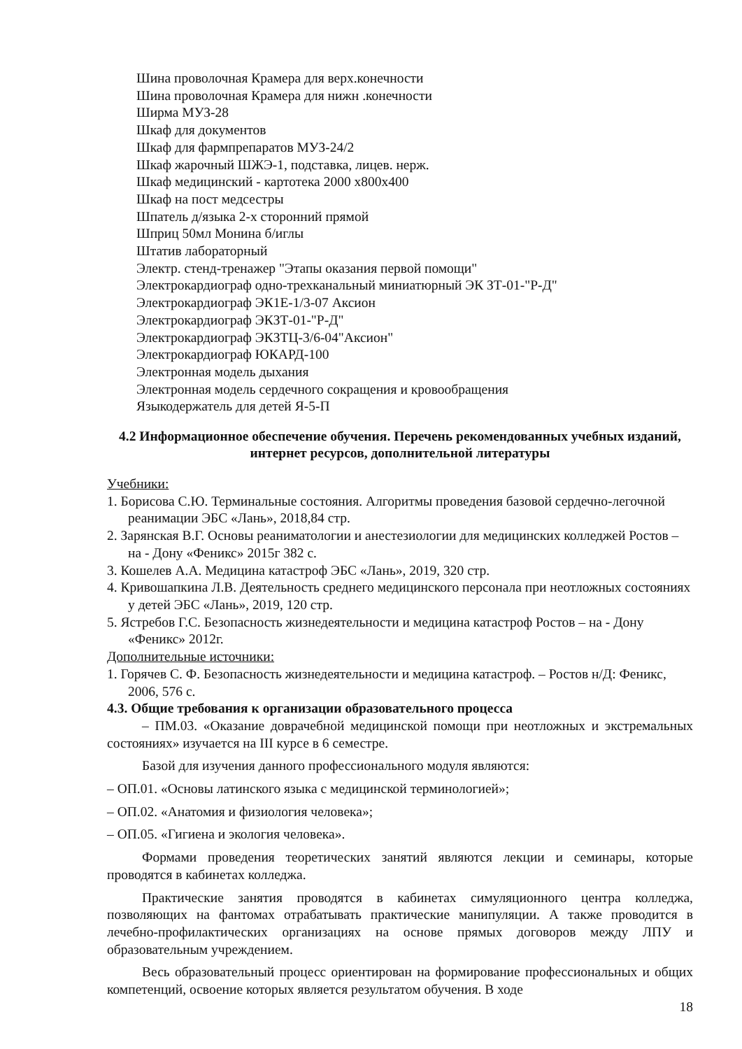Шина проволочная Крамера для верх.конечности
Шина проволочная Крамера для нижн .конечности
Ширма МУЗ-28
Шкаф для документов
Шкаф для фармпрепаратов МУЗ-24/2
Шкаф жарочный ШЖЭ-1, подставка, лицев. нерж.
Шкаф медицинский - картотека 2000 х800х400
Шкаф на пост медсестры
Шпатель д/языка 2-х сторонний прямой
Шприц 50мл Монина б/иглы
Штатив лабораторный
Электр. стенд-тренажер "Этапы оказания первой помощи"
Электрокардиограф одно-трехканальный миниатюрный ЭК ЗТ-01-"Р-Д"
Электрокардиограф ЭК1Е-1/3-07 Аксион
Электрокардиограф ЭКЗТ-01-"Р-Д"
Электрокардиограф ЭКЗТЦ-3/6-04"Аксион"
Электрокардиограф ЮКАРД-100
Электронная модель дыхания
Электронная модель сердечного сокращения и кровообращения
Языкодержатель для детей Я-5-П
4.2 Информационное обеспечение обучения. Перечень рекомендованных учебных изданий, интернет ресурсов, дополнительной литературы
Учебники:
1. Борисова С.Ю. Терминальные состояния. Алгоритмы проведения базовой сердечно-легочной реанимации ЭБС «Лань», 2018,84 стр.
2. Зарянская В.Г. Основы реаниматологии и анестезиологии для медицинских колледжей Ростов – на - Дону «Феникс» 2015г 382 с.
3. Кошелев А.А. Медицина катастроф ЭБС «Лань», 2019, 320 стр.
4. Кривошапкина Л.В. Деятельность среднего медицинского персонала при неотложных состояниях у детей ЭБС «Лань», 2019, 120 стр.
5. Ястребов Г.С. Безопасность жизнедеятельности и медицина катастроф Ростов – на - Дону «Феникс» 2012г.
Дополнительные источники:
1. Горячев С. Ф. Безопасность жизнедеятельности и медицина катастроф. – Ростов н/Д: Феникс, 2006, 576 с.
4.3. Общие требования к организации образовательного процесса
– ПМ.03. «Оказание доврачебной медицинской помощи при неотложных и экстремальных состояниях» изучается на III курсе в 6 семестре.
Базой для изучения данного профессионального модуля являются:
– ОП.01. «Основы латинского языка с медицинской терминологией»;
– ОП.02. «Анатомия и физиология человека»;
– ОП.05. «Гигиена и экология человека».
Формами проведения теоретических занятий являются лекции и семинары, которые проводятся в кабинетах колледжа.
Практические занятия проводятся в кабинетах симуляционного центра колледжа, позволяющих на фантомах отрабатывать практические манипуляции. А также проводится в лечебно-профилактических организациях на основе прямых договоров между ЛПУ и образовательным учреждением.
Весь образовательный процесс ориентирован на формирование профессиональных и общих компетенций, освоение которых является результатом обучения. В ходе
18